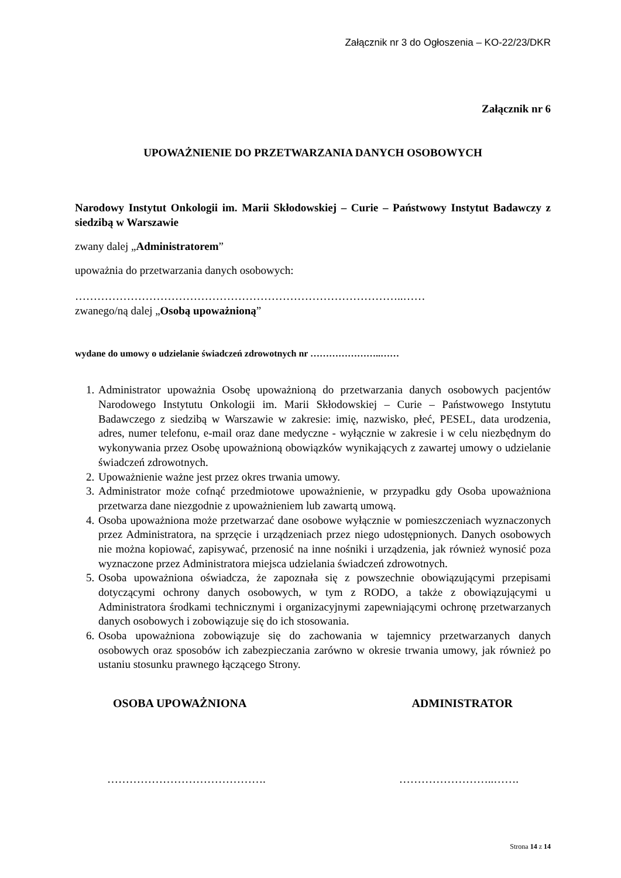Załącznik nr 3 do Ogłoszenia – KO-22/23/DKR
Załącznik nr 6
UPOWAŻNIENIE DO PRZETWARZANIA DANYCH OSOBOWYCH
Narodowy Instytut Onkologii im. Marii Skłodowskiej – Curie – Państwowy Instytut Badawczy z siedzibą w Warszawie
zwany dalej „Administratorem”
upoważnia do przetwarzania danych osobowych:
……………………………………………………………………………..……
zwanego/ną dalej „Osobą upoważnioną”
wydane do umowy o udzielanie świadczeń zdrowotnych nr …………………..……
1. Administrator upoważnia Osobę upoważnioną do przetwarzania danych osobowych pacjentów Narodowego Instytutu Onkologii im. Marii Skłodowskiej – Curie – Państwowego Instytutu Badawczego z siedzibą w Warszawie w zakresie: imię, nazwisko, płeć, PESEL, data urodzenia, adres, numer telefonu, e-mail oraz dane medyczne - wyłącznie w zakresie i w celu niezbędnym do wykonywania przez Osobę upoważnioną obowiązków wynikających z zawartej umowy o udzielanie świadczeń zdrowotnych.
2. Upoważnienie ważne jest przez okres trwania umowy.
3. Administrator może cofnąć przedmiotowe upoważnienie, w przypadku gdy Osoba upoważniona przetwarza dane niezgodnie z upoważnieniem lub zawartą umową.
4. Osoba upoważniona może przetwarzać dane osobowe wyłącznie w pomieszczeniach wyznaczonych przez Administratora, na sprzęcie i urządzeniach przez niego udostępnionych. Danych osobowych nie można kopiować, zapisywać, przenosić na inne nośniki i urządzenia, jak również wynosić poza wyznaczone przez Administratora miejsca udzielania świadczeń zdrowotnych.
5. Osoba upoważniona oświadcza, że zapoznała się z powszechnie obowiązującymi przepisami dotyczącymi ochrony danych osobowych, w tym z RODO, a także z obowiązującymi u Administratora środkami technicznymi i organizacyjnymi zapewniającymi ochronę przetwarzanych danych osobowych i zobowiązuje się do ich stosowania.
6. Osoba upoważniona zobowiązuje się do zachowania w tajemnicy przetwarzanych danych osobowych oraz sposobów ich zabezpieczania zarówno w okresie trwania umowy, jak również po ustaniu stosunku prawnego łączącego Strony.
OSOBA UPOWAŻNIONA ADMINISTRATOR
……………………………………. ……………………..…….
Strona 14 z 14